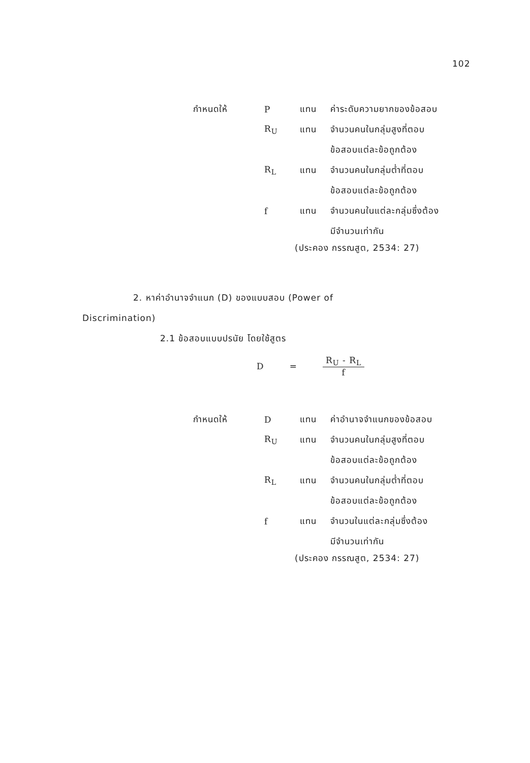102
กำหนดให้ P แทน ค่าระดับความยากของข้อสอบ
R<sub>U</sub> แทน จำนวนคนในกลุ่มสูงที่ตอบ
ข้อสอบแต่ละข้อถูกต้อง
R<sub>L</sub> แทน จำนวนคนในกลุ่มต่ำที่ตอบ
ข้อสอบแต่ละข้อถูกต้อง
f แทน จำนวนคนในแต่ละกลุ่มซึ่งต้อง
มีจำนวนเท่ากัน
(ประคอง กรรณสูต, 2534: 27)
2. หาค่าอำนาจจำแนก (D) ของแบบสอบ (Power of
Discrimination)
2.1 ข้อสอบแบบปรนัย โดยใช้สูตร
D =
R<sub>U</sub> - R<sub>L</sub>
f
กำหนดให้ D แทน ค่าอำนาจจำแนกของข้อสอบ
R<sub>U</sub> แทน จำนวนคนในกลุ่มสูงที่ตอบ
ข้อสอบแต่ละข้อถูกต้อง
R<sub>L</sub> แทน จำนวนคนในกลุ่มต่ำที่ตอบ
ข้อสอบแต่ละข้อถูกต้อง
f แทน จำนวนในแต่ละกลุ่มซึ่งต้อง
มีจำนวนเท่ากัน
(ประคอง กรรณสูต, 2534: 27)